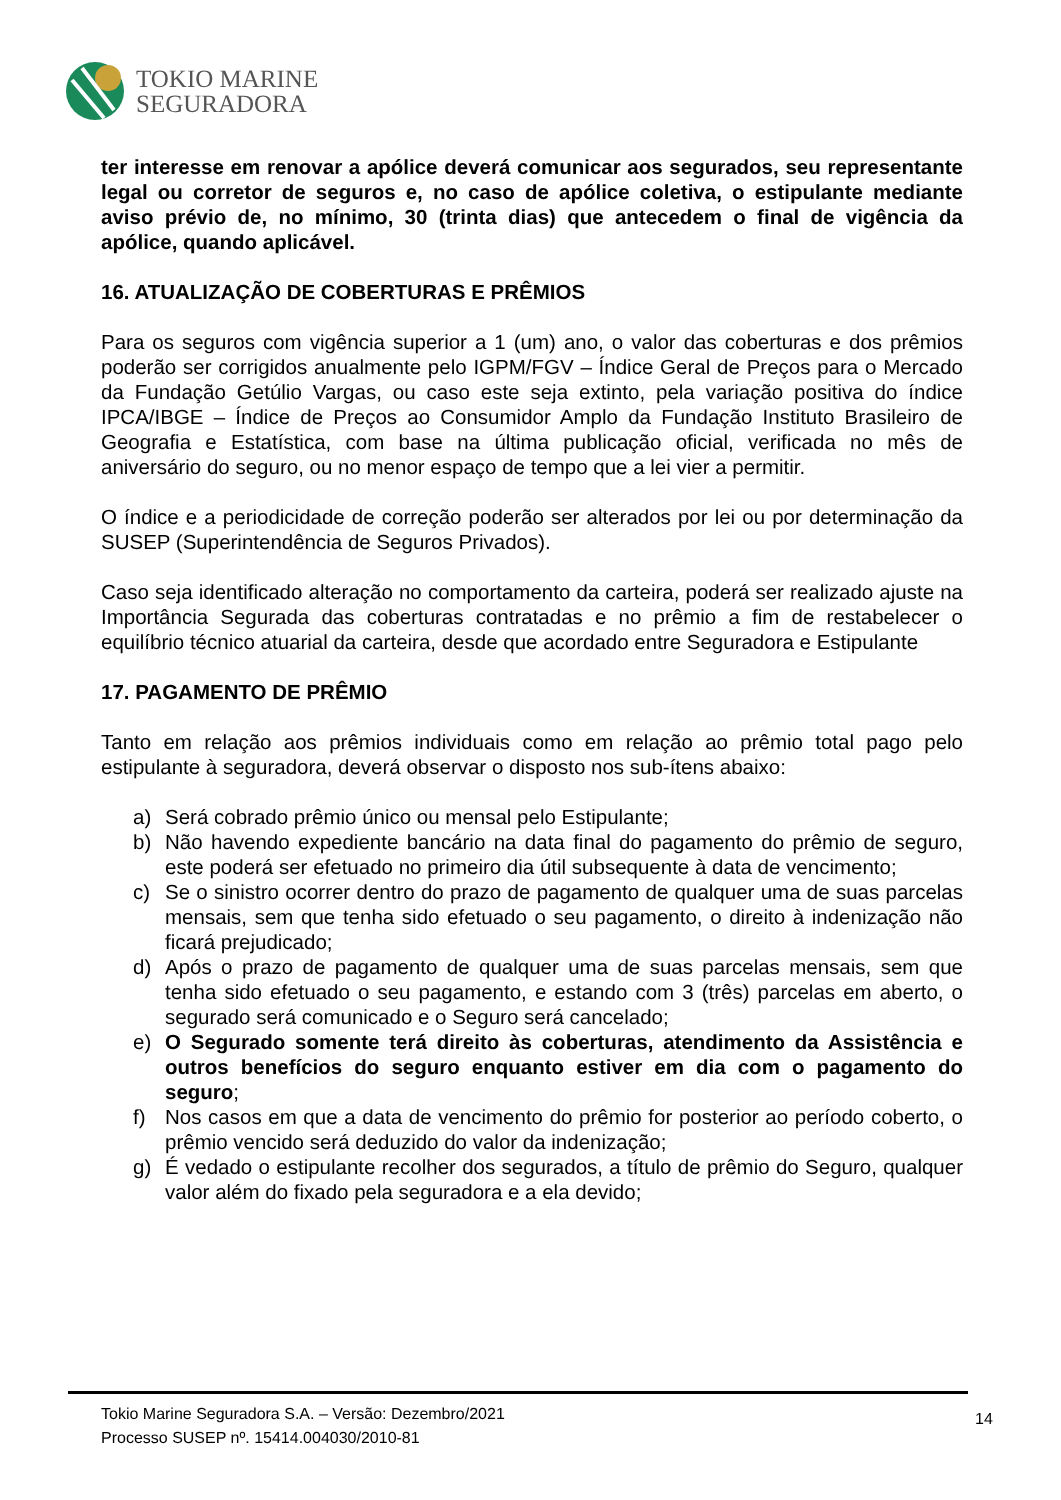TOKIO MARINE
SEGURADORA
ter interesse em renovar a apólice deverá comunicar aos segurados, seu representante legal ou corretor de seguros e, no caso de apólice coletiva, o estipulante mediante aviso prévio de, no mínimo, 30 (trinta dias) que antecedem o final de vigência da apólice, quando aplicável.
16. ATUALIZAÇÃO DE COBERTURAS E PRÊMIOS
Para os seguros com vigência superior a 1 (um) ano, o valor das coberturas e dos prêmios poderão ser corrigidos anualmente pelo IGPM/FGV – Índice Geral de Preços para o Mercado da Fundação Getúlio Vargas, ou caso este seja extinto, pela variação positiva do índice IPCA/IBGE – Índice de Preços ao Consumidor Amplo da Fundação Instituto Brasileiro de Geografia e Estatística, com base na última publicação oficial, verificada no mês de aniversário do seguro, ou no menor espaço de tempo que a lei vier a permitir.
O índice e a periodicidade de correção poderão ser alterados por lei ou por determinação da SUSEP (Superintendência de Seguros Privados).
Caso seja identificado alteração no comportamento da carteira, poderá ser realizado ajuste na Importância Segurada das coberturas contratadas e no prêmio a fim de restabelecer o equilíbrio técnico atuarial da carteira, desde que acordado entre Seguradora e Estipulante
17. PAGAMENTO DE PRÊMIO
Tanto em relação aos prêmios individuais como em relação ao prêmio total pago pelo estipulante à seguradora, deverá observar o disposto nos sub-ítens abaixo:
a) Será cobrado prêmio único ou mensal pelo Estipulante;
b) Não havendo expediente bancário na data final do pagamento do prêmio de seguro, este poderá ser efetuado no primeiro dia útil subsequente à data de vencimento;
c) Se o sinistro ocorrer dentro do prazo de pagamento de qualquer uma de suas parcelas mensais, sem que tenha sido efetuado o seu pagamento, o direito à indenização não ficará prejudicado;
d) Após o prazo de pagamento de qualquer uma de suas parcelas mensais, sem que tenha sido efetuado o seu pagamento, e estando com 3 (três) parcelas em aberto, o segurado será comunicado e o Seguro será cancelado;
e) O Segurado somente terá direito às coberturas, atendimento da Assistência e outros benefícios do seguro enquanto estiver em dia com o pagamento do seguro;
f) Nos casos em que a data de vencimento do prêmio for posterior ao período coberto, o prêmio vencido será deduzido do valor da indenização;
g) É vedado o estipulante recolher dos segurados, a título de prêmio do Seguro, qualquer valor além do fixado pela seguradora e a ela devido;
Tokio Marine Seguradora S.A. – Versão: Dezembro/2021
Processo SUSEP nº. 15414.004030/2010-81
14